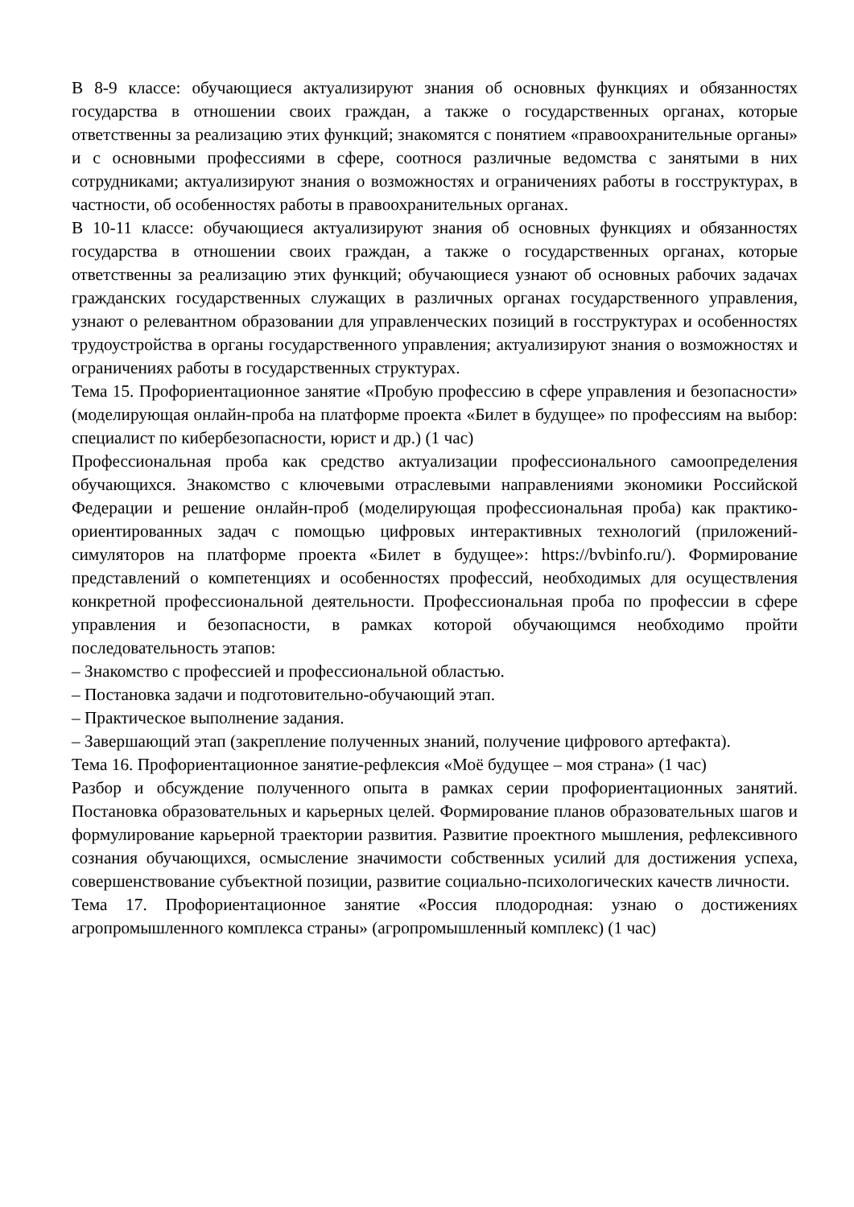В 8-9 классе: обучающиеся актуализируют знания об основных функциях и обязанностях государства в отношении своих граждан, а также о государственных органах, которые ответственны за реализацию этих функций; знакомятся с понятием «правоохранительные органы» и с основными профессиями в сфере, соотнося различные ведомства с занятыми в них сотрудниками; актуализируют знания о возможностях и ограничениях работы в госструктурах, в частности, об особенностях работы в правоохранительных органах.
В 10-11 классе: обучающиеся актуализируют знания об основных функциях и обязанностях государства в отношении своих граждан, а также о государственных органах, которые ответственны за реализацию этих функций; обучающиеся узнают об основных рабочих задачах гражданских государственных служащих в различных органах государственного управления, узнают о релевантном образовании для управленческих позиций в госструктурах и особенностях трудоустройства в органы государственного управления; актуализируют знания о возможностях и ограничениях работы в государственных структурах.
Тема 15. Профориентационное занятие «Пробую профессию в сфере управления и безопасности» (моделирующая онлайн-проба на платформе проекта «Билет в будущее» по профессиям на выбор: специалист по кибербезопасности, юрист и др.) (1 час)
Профессиональная проба как средство актуализации профессионального самоопределения обучающихся. Знакомство с ключевыми отраслевыми направлениями экономики Российской Федерации и решение онлайн-проб (моделирующая профессиональная проба) как практико-ориентированных задач с помощью цифровых интерактивных технологий (приложений-симуляторов на платформе проекта «Билет в будущее»: https://bvbinfo.ru/). Формирование представлений о компетенциях и особенностях профессий, необходимых для осуществления конкретной профессиональной деятельности. Профессиональная проба по профессии в сфере управления и безопасности, в рамках которой обучающимся необходимо пройти последовательность этапов:
– Знакомство с профессией и профессиональной областью.
– Постановка задачи и подготовительно-обучающий этап.
– Практическое выполнение задания.
– Завершающий этап (закрепление полученных знаний, получение цифрового артефакта).
Тема 16. Профориентационное занятие-рефлексия «Моё будущее – моя страна» (1 час)
Разбор и обсуждение полученного опыта в рамках серии профориентационных занятий. Постановка образовательных и карьерных целей. Формирование планов образовательных шагов и формулирование карьерной траектории развития. Развитие проектного мышления, рефлексивного сознания обучающихся, осмысление значимости собственных усилий для достижения успеха, совершенствование субъектной позиции, развитие социально-психологических качеств личности.
Тема 17. Профориентационное занятие «Россия плодородная: узнаю о достижениях агропромышленного комплекса страны» (агропромышленный комплекс) (1 час)